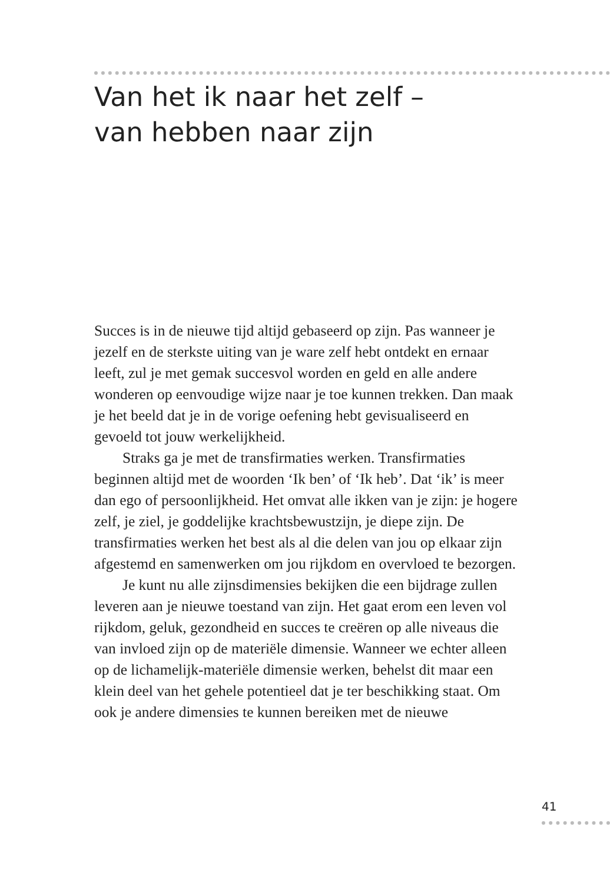Van het ik naar het zelf –
van hebben naar zijn
Succes is in de nieuwe tijd altijd gebaseerd op zijn. Pas wanneer je jezelf en de sterkste uiting van je ware zelf hebt ontdekt en ernaar leeft, zul je met gemak succesvol worden en geld en alle andere wonderen op eenvoudige wijze naar je toe kunnen trekken. Dan maak je het beeld dat je in de vorige oefening hebt gevisualiseerd en gevoeld tot jouw werkelijkheid.
Straks ga je met de transfirmaties werken. Transfirmaties beginnen altijd met de woorden ‘Ik ben’ of ‘Ik heb’. Dat ‘ik’ is meer dan ego of persoonlijkheid. Het omvat alle ikken van je zijn: je hogere zelf, je ziel, je goddelijke krachtsbewustzijn, je diepe zijn. De transfirmaties werken het best als al die delen van jou op elkaar zijn afgestemd en samenwerken om jou rijkdom en overvloed te bezorgen.
Je kunt nu alle zijnsdimensies bekijken die een bijdrage zullen leveren aan je nieuwe toestand van zijn. Het gaat erom een leven vol rijkdom, geluk, gezondheid en succes te creëren op alle niveaus die van invloed zijn op de materiële dimensie. Wanneer we echter alleen op de lichamelijk-materiële dimensie werken, behelst dit maar een klein deel van het gehele potentieel dat je ter beschikking staat. Om ook je andere dimensies te kunnen bereiken met de nieuwe
41